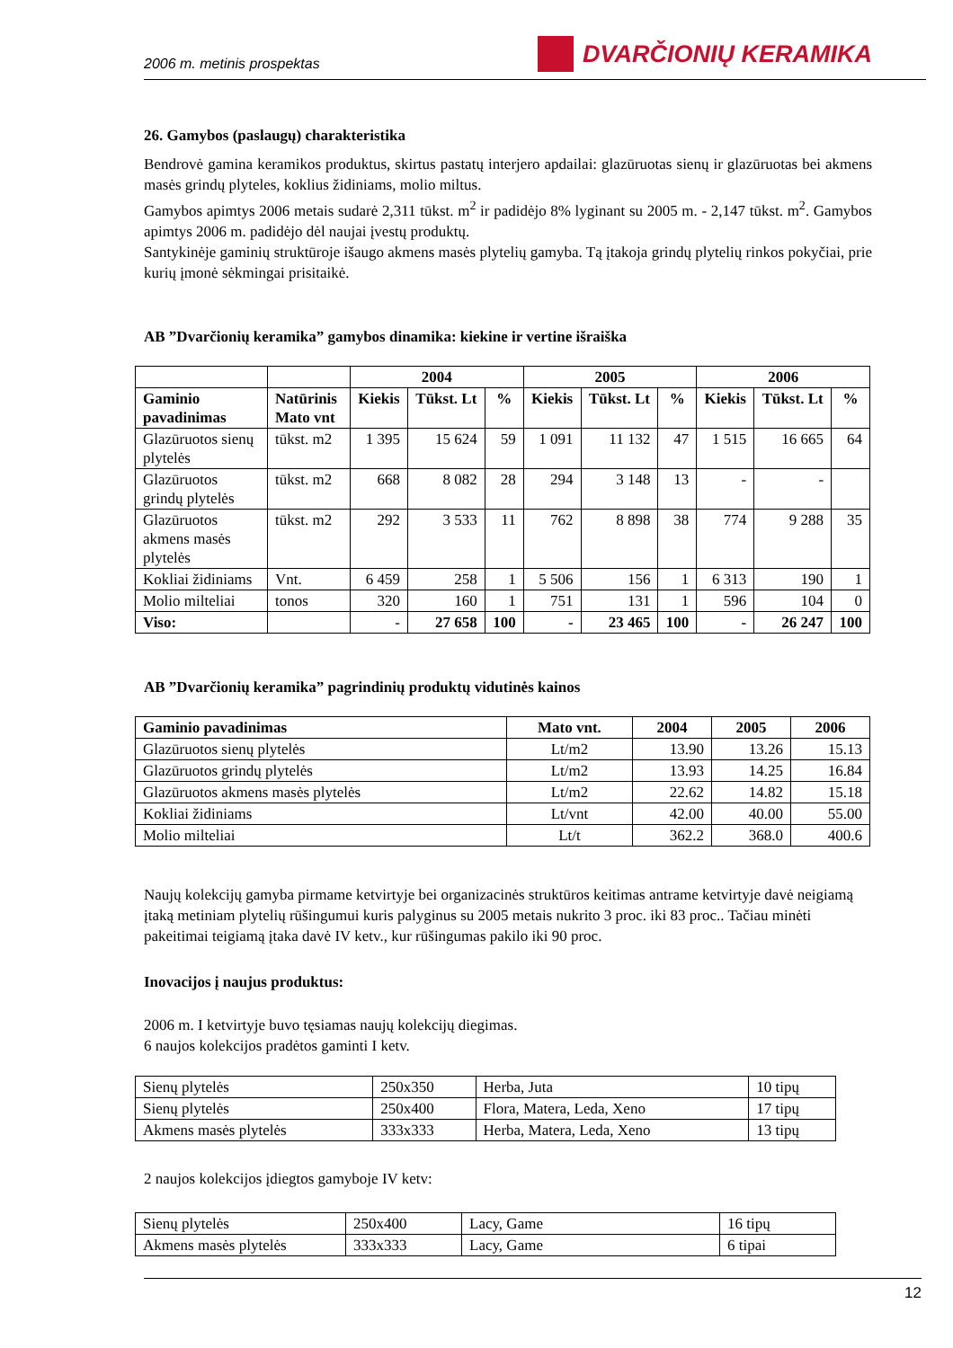2006 m. metinis prospektas
DVARČIONIŲ KERAMIKA
26. Gamybos (paslaugų) charakteristika
Bendrovė gamina keramikos produktus, skirtus pastatų interjero apdailai: glazūruotas sienų ir glazūruotas bei akmens masės grindų plyteles, koklius židiniams, molio miltus.
Gamybos apimtys 2006 metais sudarė 2,311 tūkst. m<sup>2</sup> ir padidėjo 8% lyginant su 2005 m. - 2,147 tūkst. m<sup>2</sup>. Gamybos apimtys 2006 m. padidėjo dėl naujai įvestų produktų.
Santykinėje gaminių struktūroje išaugo akmens masės plytelių gamyba. Tą įtakoja grindų plytelių rinkos pokyčiai, prie kurių įmonė sėkmingai prisitaikė.
AB ”Dvarčionių keramika” gamybos dinamika: kiekine ir vertine išraiška
| | | 2004 | | | 2005 | | | 2006 | | |
| --- | --- | --- | --- | --- | --- | --- | --- | --- | --- | --- |
| Gaminio pavadinimas | Natūrinis Mato vnt | Kiekis | Tūkst. Lt | % | Kiekis | Tūkst. Lt | % | Kiekis | Tūkst. Lt | % |
| Glazūruotos sienų plytelės | tūkst. m2 | 1 395 | 15 624 | 59 | 1 091 | 11 132 | 47 | 1 515 | 16 665 | 64 |
| Glazūruotos grindų plytelės | tūkst. m2 | 668 | 8 082 | 28 | 294 | 3 148 | 13 | - | - | |
| Glazūruotos akmens masės plytelės | tūkst. m2 | 292 | 3 533 | 11 | 762 | 8 898 | 38 | 774 | 9 288 | 35 |
| Kokliai židiniams | Vnt. | 6 459 | 258 | 1 | 5 506 | 156 | 1 | 6 313 | 190 | 1 |
| Molio milteliai | tonos | 320 | 160 | 1 | 751 | 131 | 1 | 596 | 104 | 0 |
| Viso: | | - | 27 658 | 100 | - | 23 465 | 100 | - | 26 247 | 100 |
AB ”Dvarčionių keramika” pagrindinių produktų vidutinės kainos
| Gaminio pavadinimas | Mato vnt. | 2004 | 2005 | 2006 |
| --- | --- | --- | --- | --- |
| Glazūruotos sienų plytelės | Lt/m2 | 13.90 | 13.26 | 15.13 |
| Glazūruotos grindų plytelės | Lt/m2 | 13.93 | 14.25 | 16.84 |
| Glazūruotos akmens masės plytelės | Lt/m2 | 22.62 | 14.82 | 15.18 |
| Kokliai židiniams | Lt/vnt | 42.00 | 40.00 | 55.00 |
| Molio milteliai | Lt/t | 362.2 | 368.0 | 400.6 |
Naujų kolekcijų gamyba pirmame ketvirtyje bei organizacinės struktūros keitimas antrame ketvirtyje davė neigiamą įtaką metiniam plytelių rūšingumui kuris palyginus su 2005 metais nukrito 3 proc. iki 83 proc.. Tačiau minėti pakeitimai teigiamą įtaka davė IV ketv., kur rūšingumas pakilo iki 90 proc.
Inovacijos į naujus produktus:
2006 m. I ketvirtyje buvo tęsiamas naujų kolekcijų diegimas.
6 naujos kolekcijos pradėtos gaminti I ketv.
| Sienų plytelės | 250x350 | Herba, Juta | 10 tipų |
| Sienų plytelės | 250x400 | Flora, Matera, Leda, Xeno | 17 tipų |
| Akmens masės plytelės | 333x333 | Herba, Matera, Leda, Xeno | 13 tipų |
2 naujos kolekcijos įdiegtos gamyboje IV ketv:
| Sienų plytelės | 250x400 | Lacy, Game | 16 tipų |
| Akmens masės plytelės | 333x333 | Lacy, Game | 6 tipai |
12